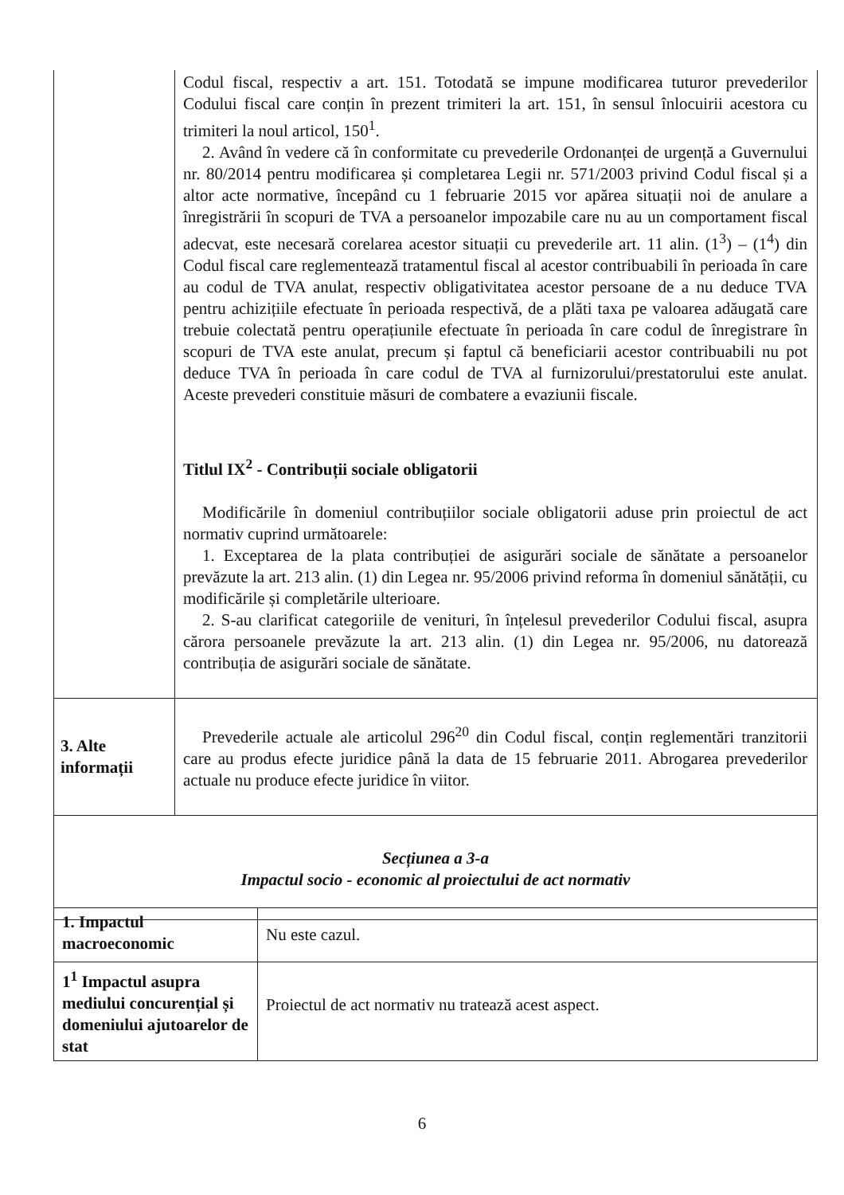| | Codul fiscal, respectiv a art. 151. Totodată se impune modificarea tuturor prevederilor Codului fiscal care conțin în prezent trimiteri la art. 151, în sensul înlocuirii acestora cu trimiteri la noul articol, 150<sup>1</sup>. 2. Având în vedere că în conformitate cu prevederile Ordonanței de urgență a Guvernului nr. 80/2014 pentru modificarea și completarea Legii nr. 571/2003 privind Codul fiscal și a altor acte normative, începând cu 1 februarie 2015 vor apărea situații noi de anulare a înregistrării în scopuri de TVA a persoanelor impozabile care nu au un comportament fiscal adecvat, este necesară corelarea acestor situații cu prevederile art. 11 alin. (1<sup>3</sup>) – (1<sup>4</sup>) din Codul fiscal care reglementează tratamentul fiscal al acestor contribuabili în perioada în care au codul de TVA anulat, respectiv obligativitatea acestor persoane de a nu deduce TVA pentru achizițiile efectuate în perioada respectivă, de a plăti taxa pe valoarea adăugată care trebuie colectată pentru operațiunile efectuate în perioada în care codul de înregistrare în scopuri de TVA este anulat, precum și faptul că beneficiarii acestor contribuabili nu pot deduce TVA în perioada în care codul de TVA al furnizorului/prestatorului este anulat. Aceste prevederi constituie măsuri de combatere a evaziunii fiscale. Titlul IX<sup>2</sup> - Contribuții sociale obligatorii Modificările în domeniul contribuțiilor sociale obligatorii aduse prin proiectul de act normativ cuprind următoarele: 1. Exceptarea de la plata contribuției de asigurări sociale de sănătate a persoanelor prevăzute la art. 213 alin. (1) din Legea nr. 95/2006 privind reforma în domeniul sănătății, cu modificările și completările ulterioare. 2. S-au clarificat categoriile de venituri, în înțelesul prevederilor Codului fiscal, asupra cărora persoanele prevăzute la art. 213 alin. (1) din Legea nr. 95/2006, nu datorează contribuția de asigurări sociale de sănătate. |
| 3. Alte informații | Prevederile actuale ale articolul 296<sup>20</sup> din Codul fiscal, conțin reglementări tranzitorii care au produs efecte juridice până la data de 15 februarie 2011. Abrogarea prevederilor actuale nu produce efecte juridice în viitor. |
| Secțiunea a 3-a Impactul socio - economic al proiectului de act normativ | |
| 1. Impactul macroeconomic | Nu este cazul. |
| 1<sup>1</sup> Impactul asupra mediului concurențial și domeniului ajutoarelor de stat | Proiectul de act normativ nu tratează acest aspect. |
6